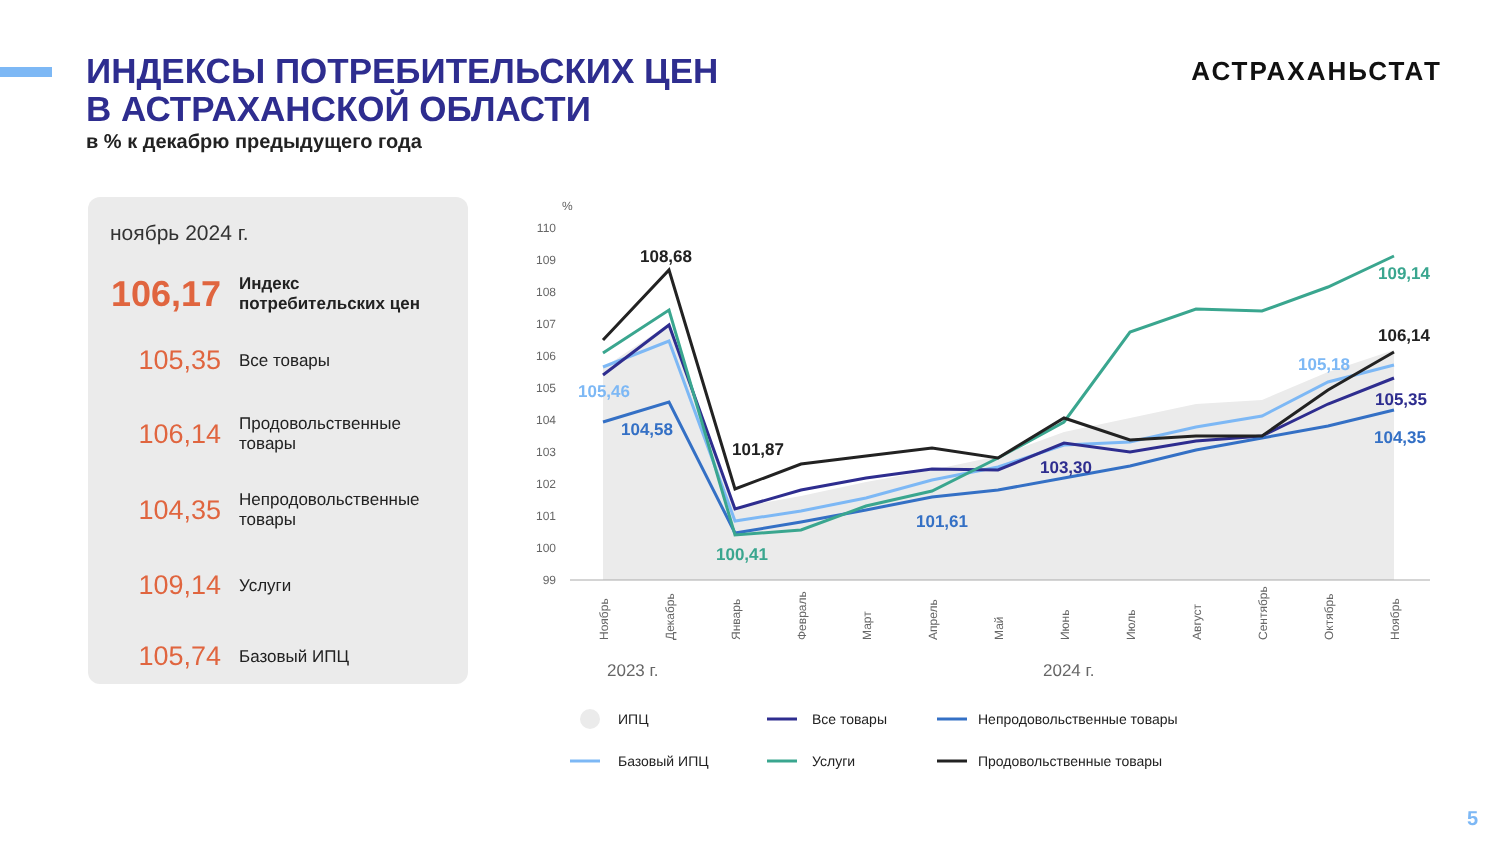ИНДЕКСЫ ПОТРЕБИТЕЛЬСКИХ ЦЕН
В АСТРАХАНСКОЙ ОБЛАСТИ
в % к декабрю предыдущего года
АСТРАХАНЬСТАТ
ноябрь 2024 г.
106,17
Индекс
потребительских цен
105,35
Все товары
106,14
Продовольственные
товары
104,35
Непродовольственные
товары
109,14
Услуги
105,74
Базовый ИПЦ
%
110
109
108
107
106
105
104
103
102
101
100
99
108,68
105,46
104,58
101,87
100,41
101,61
103,30
105,18
109,14
106,14
105,35
104,35
Ноябрь
Декабрь
Январь
Февраль
Март
Апрель
Май
Июнь
Июль
Август
Сентябрь
Октябрь
Ноябрь
2023 г.
2024 г.
ИПЦ
Все товары
Непродовольственные товары
Базовый ИПЦ
Услуги
Продовольственные товары
5